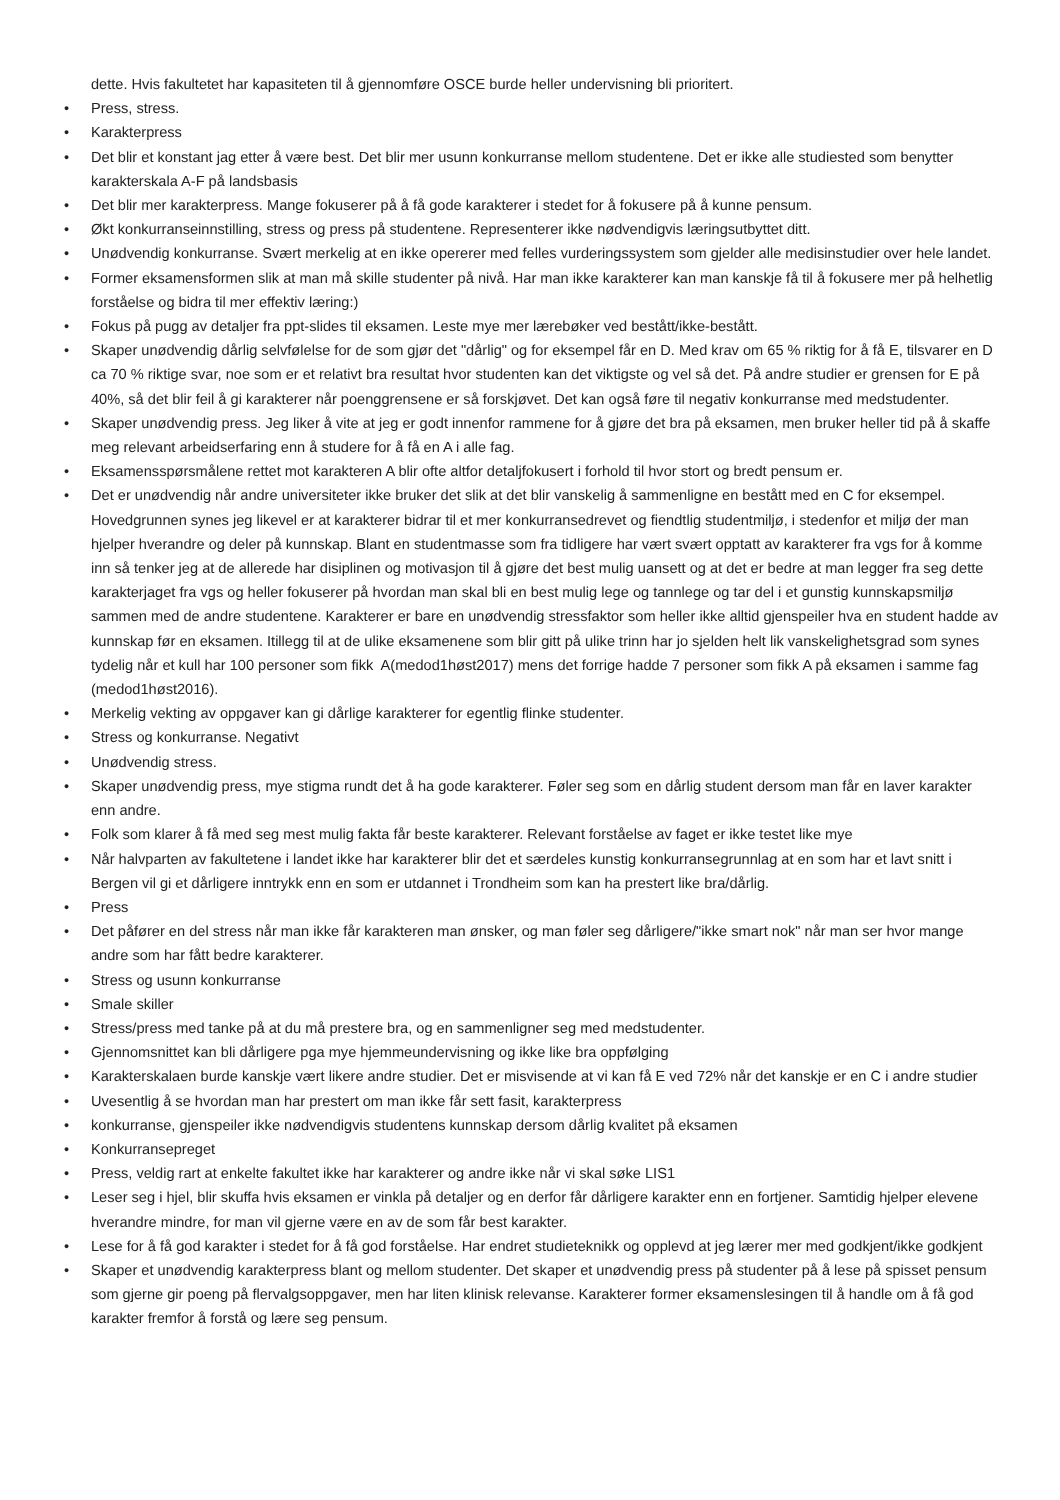dette. Hvis fakultetet har kapasiteten til å gjennomføre OSCE burde heller undervisning bli prioritert.
• Press, stress.
• Karakterpress
• Det blir et konstant jag etter å være best. Det blir mer usunn konkurranse mellom studentene. Det er ikke alle studiested som benytter karakterskala A-F på landsbasis
• Det blir mer karakterpress. Mange fokuserer på å få gode karakterer i stedet for å fokusere på å kunne pensum.
• Økt konkurranseinnstilling, stress og press på studentene. Representerer ikke nødvendigvis læringsutbyttet ditt.
• Unødvendig konkurranse. Svært merkelig at en ikke opererer med felles vurderingssystem som gjelder alle medisinstudier over hele landet.
• Former eksamensformen slik at man må skille studenter på nivå. Har man ikke karakterer kan man kanskje få til å fokusere mer på helhetlig forståelse og bidra til mer effektiv læring:)
• Fokus på pugg av detaljer fra ppt-slides til eksamen. Leste mye mer lærebøker ved bestått/ikke-bestått.
• Skaper unødvendig dårlig selvfølelse for de som gjør det "dårlig" og for eksempel får en D. Med krav om 65 % riktig for å få E, tilsvarer en D ca 70 % riktige svar, noe som er et relativt bra resultat hvor studenten kan det viktigste og vel så det. På andre studier er grensen for E på 40%, så det blir feil å gi karakterer når poenggrensene er så forskjøvet. Det kan også føre til negativ konkurranse med medstudenter.
• Skaper unødvendig press. Jeg liker å vite at jeg er godt innenfor rammene for å gjøre det bra på eksamen, men bruker heller tid på å skaffe meg relevant arbeidserfaring enn å studere for å få en A i alle fag.
• Eksamensspørsmålene rettet mot karakteren A blir ofte altfor detaljfokusert i forhold til hvor stort og bredt pensum er.
• Det er unødvendig når andre universiteter ikke bruker det slik at det blir vanskelig å sammenligne en bestått med en C for eksempel. Hovedgrunnen synes jeg likevel er at karakterer bidrar til et mer konkurransedrevet og fiendtlig studentmiljø, i stedenfor et miljø der man hjelper hverandre og deler på kunnskap. Blant en studentmasse som fra tidligere har vært svært opptatt av karakterer fra vgs for å komme inn så tenker jeg at de allerede har disiplinen og motivasjon til å gjøre det best mulig uansett og at det er bedre at man legger fra seg dette karakterjaget fra vgs og heller fokuserer på hvordan man skal bli en best mulig lege og tannlege og tar del i et gunstig kunnskapsmiljø sammen med de andre studentene. Karakterer er bare en unødvendig stressfaktor som heller ikke alltid gjenspeiler hva en student hadde av kunnskap før en eksamen. Itillegg til at de ulike eksamenene som blir gitt på ulike trinn har jo sjelden helt lik vanskelighetsgrad som synes tydelig når et kull har 100 personer som fikk A(medod1høst2017) mens det forrige hadde 7 personer som fikk A på eksamen i samme fag (medod1høst2016).
• Merkelig vekting av oppgaver kan gi dårlige karakterer for egentlig flinke studenter.
• Stress og konkurranse. Negativt
• Unødvendig stress.
• Skaper unødvendig press, mye stigma rundt det å ha gode karakterer. Føler seg som en dårlig student dersom man får en laver karakter enn andre.
• Folk som klarer å få med seg mest mulig fakta får beste karakterer. Relevant forståelse av faget er ikke testet like mye
• Når halvparten av fakultetene i landet ikke har karakterer blir det et særdeles kunstig konkurransegrunnlag at en som har et lavt snitt i Bergen vil gi et dårligere inntrykk enn en som er utdannet i Trondheim som kan ha prestert like bra/dårlig.
• Press
• Det påfører en del stress når man ikke får karakteren man ønsker, og man føler seg dårligere/"ikke smart nok" når man ser hvor mange andre som har fått bedre karakterer.
• Stress og usunn konkurranse
• Smale skiller
• Stress/press med tanke på at du må prestere bra, og en sammenligner seg med medstudenter.
• Gjennomsnittet kan bli dårligere pga mye hjemmeundervisning og ikke like bra oppfølging
• Karakterskalaen burde kanskje vært likere andre studier. Det er misvisende at vi kan få E ved 72% når det kanskje er en C i andre studier
• Uvesentlig å se hvordan man har prestert om man ikke får sett fasit, karakterpress
• konkurranse, gjenspeiler ikke nødvendigvis studentens kunnskap dersom dårlig kvalitet på eksamen
• Konkurransepreget
• Press, veldig rart at enkelte fakultet ikke har karakterer og andre ikke når vi skal søke LIS1
• Leser seg i hjel, blir skuffa hvis eksamen er vinkla på detaljer og en derfor får dårligere karakter enn en fortjener. Samtidig hjelper elevene hverandre mindre, for man vil gjerne være en av de som får best karakter.
• Lese for å få god karakter i stedet for å få god forståelse. Har endret studieteknikk og opplevd at jeg lærer mer med godkjent/ikke godkjent
• Skaper et unødvendig karakterpress blant og mellom studenter. Det skaper et unødvendig press på studenter på å lese på spisset pensum som gjerne gir poeng på flervalgsoppgaver, men har liten klinisk relevanse. Karakterer former eksamenslesingen til å handle om å få god karakter fremfor å forstå og lære seg pensum.